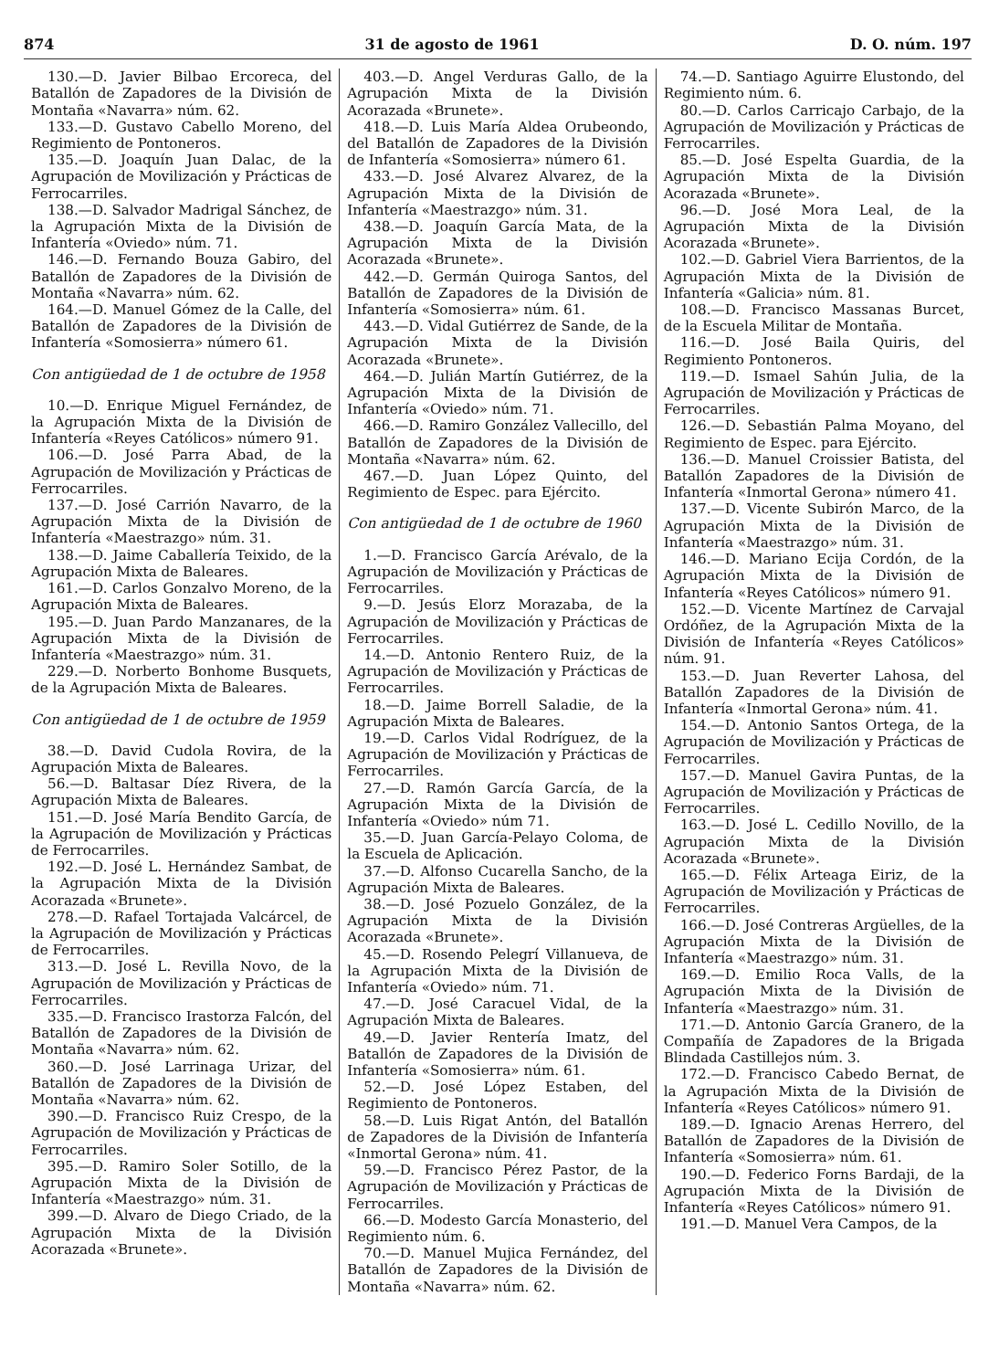874 31 de agosto de 1961 D. O. núm. 197
130.—D. Javier Bilbao Ercoreca, del Batallón de Zapadores de la División de Montaña «Navarra» núm. 62.
133.—D. Gustavo Cabello Moreno, del Regimiento de Pontoneros.
135.—D. Joaquín Juan Dalac, de la Agrupación de Movilización y Prácticas de Ferrocarriles.
138.—D. Salvador Madrigal Sánchez, de la Agrupación Mixta de la División de Infantería «Oviedo» núm. 71.
146.—D. Fernando Bouza Gabiro, del Batallón de Zapadores de la División de Montaña «Navarra» núm. 62.
164.—D. Manuel Gómez de la Calle, del Batallón de Zapadores de la División de Infantería «Somosierra» número 61.
Con antigüedad de 1 de octubre de 1958
10.—D. Enrique Miguel Fernández, de la Agrupación Mixta de la División de Infantería «Reyes Católicos» número 91.
106.—D. José Parra Abad, de la Agrupación de Movilización y Prácticas de Ferrocarriles.
137.—D. José Carrión Navarro, de la Agrupación Mixta de la División de Infantería «Maestrazgo» núm. 31.
138.—D. Jaime Caballería Teixido, de la Agrupación Mixta de Baleares.
161.—D. Carlos Gonzalvo Moreno, de la Agrupación Mixta de Baleares.
195.—D. Juan Pardo Manzanares, de la Agrupación Mixta de la División de Infantería «Maestrazgo» núm. 31.
229.—D. Norberto Bonhome Busquets, de la Agrupación Mixta de Baleares.
Con antigüedad de 1 de octubre de 1959
38.—D. David Cudola Rovira, de la Agrupación Mixta de Baleares.
56.—D. Baltasar Díez Rivera, de la Agrupación Mixta de Baleares.
151.—D. José María Bendito García, de la Agrupación de Movilización y Prácticas de Ferrocarriles.
192.—D. José L. Hernández Sambat, de la Agrupación Mixta de la División Acorazada «Brunete».
278.—D. Rafael Tortajada Valcárcel, de la Agrupación de Movilización y Prácticas de Ferrocarriles.
313.—D. José L. Revilla Novo, de la Agrupación de Movilización y Prácticas de Ferrocarriles.
335.—D. Francisco Irastorza Falcón, del Batallón de Zapadores de la División de Montaña «Navarra» núm. 62.
360.—D. José Larrinaga Urizar, del Batallón de Zapadores de la División de Montaña «Navarra» núm. 62.
390.—D. Francisco Ruiz Crespo, de la Agrupación de Movilización y Prácticas de Ferrocarriles.
395.—D. Ramiro Soler Sotillo, de la Agrupación Mixta de la División de Infantería «Maestrazgo» núm. 31.
399.—D. Alvaro de Diego Criado, de la Agrupación Mixta de la División Acorazada «Brunete».
403.—D. Angel Verduras Gallo, de la Agrupación Mixta de la División Acorazada «Brunete».
418.—D. Luis María Aldea Orubeondo, del Batallón de Zapadores de la División de Infantería «Somosierra» número 61.
433.—D. José Alvarez Alvarez, de la Agrupación Mixta de la División de Infantería «Maestrazgo» núm. 31.
438.—D. Joaquín García Mata, de la Agrupación Mixta de la División Acorazada «Brunete».
442.—D. Germán Quiroga Santos, del Batallón de Zapadores de la División de Infantería «Somosierra» núm. 61.
443.—D. Vidal Gutiérrez de Sande, de la Agrupación Mixta de la División Acorazada «Brunete».
464.—D. Julián Martín Gutiérrez, de la Agrupación Mixta de la División de Infantería «Oviedo» núm. 71.
466.—D. Ramiro González Vallecillo, del Batallón de Zapadores de la División de Montaña «Navarra» núm. 62.
467.—D. Juan López Quinto, del Regimiento de Espec. para Ejército.
Con antigüedad de 1 de octubre de 1960
1.—D. Francisco García Arévalo, de la Agrupación de Movilización y Prácticas de Ferrocarriles.
9.—D. Jesús Elorz Morazaba, de la Agrupación de Movilización y Prácticas de Ferrocarriles.
14.—D. Antonio Rentero Ruiz, de la Agrupación de Movilización y Prácticas de Ferrocarriles.
18.—D. Jaime Borrell Saladie, de la Agrupación Mixta de Baleares.
19.—D. Carlos Vidal Rodríguez, de la Agrupación de Movilización y Prácticas de Ferrocarriles.
27.—D. Ramón García García, de la Agrupación Mixta de la División de Infantería «Oviedo» núm 71.
35.—D. Juan García-Pelayo Coloma, de la Escuela de Aplicación.
37.—D. Alfonso Cucarella Sancho, de la Agrupación Mixta de Baleares.
38.—D. José Pozuelo González, de la Agrupación Mixta de la División Acorazada «Brunete».
45.—D. Rosendo Pelegrí Villanueva, de la Agrupación Mixta de la División de Infantería «Oviedo» núm. 71.
47.—D. José Caracuel Vidal, de la Agrupación Mixta de Baleares.
49.—D. Javier Rentería Imatz, del Batallón de Zapadores de la División de Infantería «Somosierra» núm. 61.
52.—D. José López Estaben, del Regimiento de Pontoneros.
58.—D. Luis Rigat Antón, del Batallón de Zapadores de la División de Infantería «Inmortal Gerona» núm. 41.
59.—D. Francisco Pérez Pastor, de la Agrupación de Movilización y Prácticas de Ferrocarriles.
66.—D. Modesto García Monasterio, del Regimiento núm. 6.
70.—D. Manuel Mujica Fernández, del Batallón de Zapadores de la División de Montaña «Navarra» núm. 62.
74.—D. Santiago Aguirre Elustondo, del Regimiento núm. 6.
80.—D. Carlos Carricajo Carbajo, de la Agrupación de Movilización y Prácticas de Ferrocarriles.
85.—D. José Espelta Guardia, de la Agrupación Mixta de la División Acorazada «Brunete».
96.—D. José Mora Leal, de la Agrupación Mixta de la División Acorazada «Brunete».
102.—D. Gabriel Viera Barrientos, de la Agrupación Mixta de la División de Infantería «Galicia» núm. 81.
108.—D. Francisco Massanas Burcet, de la Escuela Militar de Montaña.
116.—D. José Baila Quiris, del Regimiento Pontoneros.
119.—D. Ismael Sahún Julia, de la Agrupación de Movilización y Prácticas de Ferrocarriles.
126.—D. Sebastián Palma Moyano, del Regimiento de Espec. para Ejército.
136.—D. Manuel Croissier Batista, del Batallón Zapadores de la División de Infantería «Inmortal Gerona» número 41.
137.—D. Vicente Subirón Marco, de la Agrupación Mixta de la División de Infantería «Maestrazgo» núm. 31.
146.—D. Mariano Ecija Cordón, de la Agrupación Mixta de la División de Infantería «Reyes Católicos» número 91.
152.—D. Vicente Martínez de Carvajal Ordóñez, de la Agrupación Mixta de la División de Infantería «Reyes Católicos» núm. 91.
153.—D. Juan Reverter Lahosa, del Batallón Zapadores de la División de Infantería «Inmortal Gerona» núm. 41.
154.—D. Antonio Santos Ortega, de la Agrupación de Movilización y Prácticas de Ferrocarriles.
157.—D. Manuel Gavira Puntas, de la Agrupación de Movilización y Prácticas de Ferrocarriles.
163.—D. José L. Cedillo Novillo, de la Agrupación Mixta de la División Acorazada «Brunete».
165.—D. Félix Arteaga Eiriz, de la Agrupación de Movilización y Prácticas de Ferrocarriles.
166.—D. José Contreras Argüelles, de la Agrupación Mixta de la División de Infantería «Maestrazgo» núm. 31.
169.—D. Emilio Roca Valls, de la Agrupación Mixta de la División de Infantería «Maestrazgo» núm. 31.
171.—D. Antonio García Granero, de la Compañía de Zapadores de la Brigada Blindada Castillejos núm. 3.
172.—D. Francisco Cabedo Bernat, de la Agrupación Mixta de la División de Infantería «Reyes Católicos» número 91.
189.—D. Ignacio Arenas Herrero, del Batallón de Zapadores de la División de Infantería «Somosierra» núm. 61.
190.—D. Federico Forns Bardaji, de la Agrupación Mixta de la División de Infantería «Reyes Católicos» número 91.
191.—D. Manuel Vera Campos, de la